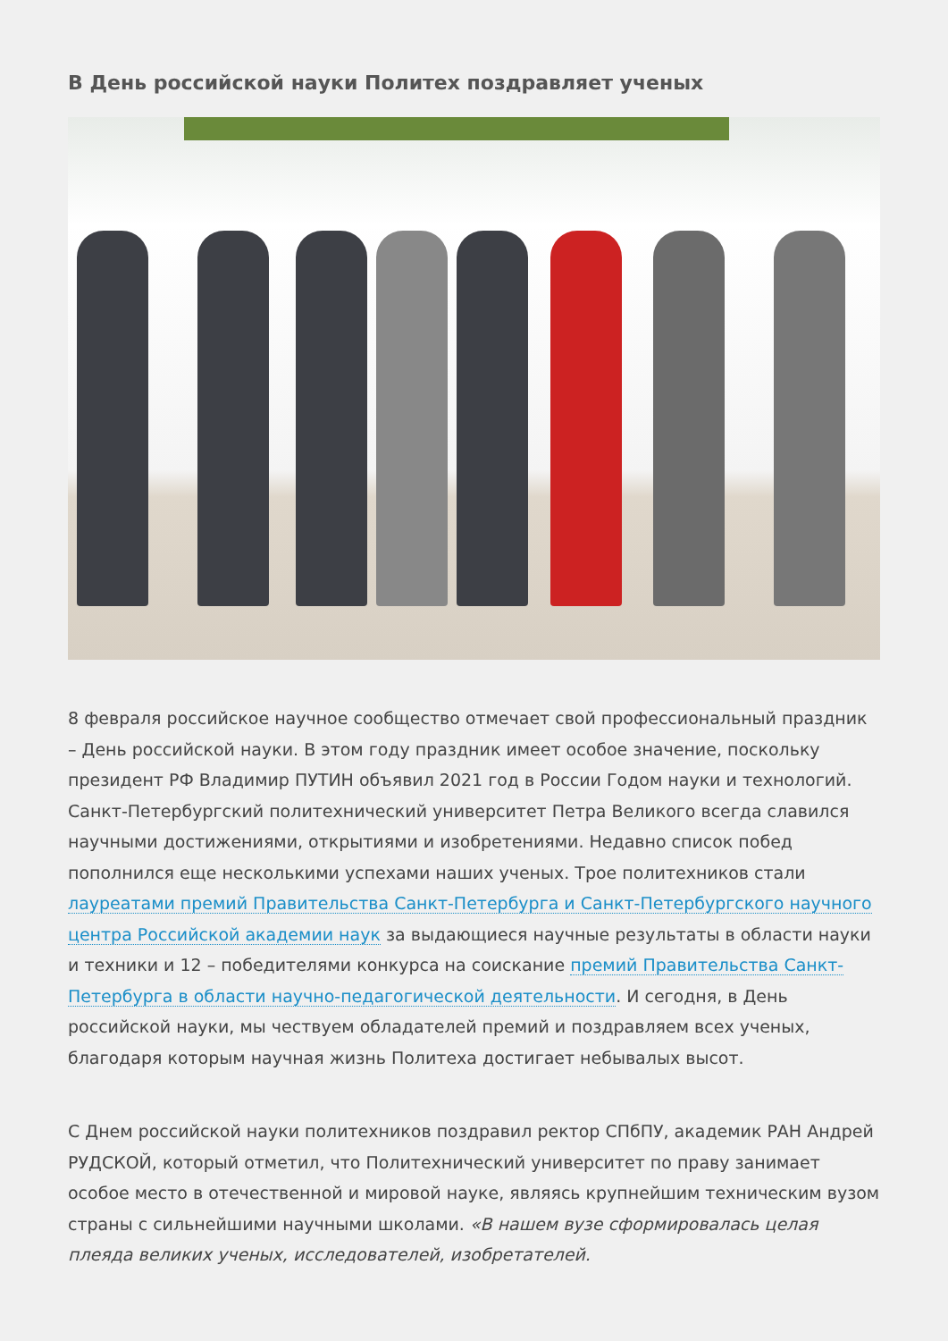В День российской науки Политех поздравляет ученых
8 февраля российское научное сообщество отмечает свой профессиональный праздник – День российской науки. В этом году праздник имеет особое значение, поскольку президент РФ Владимир ПУТИН объявил 2021 год в России Годом науки и технологий. Санкт-Петербургский политехнический университет Петра Великого всегда славился научными достижениями, открытиями и изобретениями. Недавно список побед пополнился еще несколькими успехами наших ученых. Трое политехников стали лауреатами премий Правительства Санкт-Петербурга и Санкт-Петербургского научного центра Российской академии наук за выдающиеся научные результаты в области науки и техники и 12 – победителями конкурса на соискание премий Правительства Санкт-Петербурга в области научно-педагогической деятельности. И сегодня, в День российской науки, мы чествуем обладателей премий и поздравляем всех ученых, благодаря которым научная жизнь Политеха достигает небывалых высот.
С Днем российской науки политехников поздравил ректор СПбПУ, академик РАН Андрей РУДСКОЙ, который отметил, что Политехнический университет по праву занимает особое место в отечественной и мировой науке, являясь крупнейшим техническим вузом страны с сильнейшими научными школами. «В нашем вузе сформировалась целая плеяда великих ученых, исследователей, изобретателей.